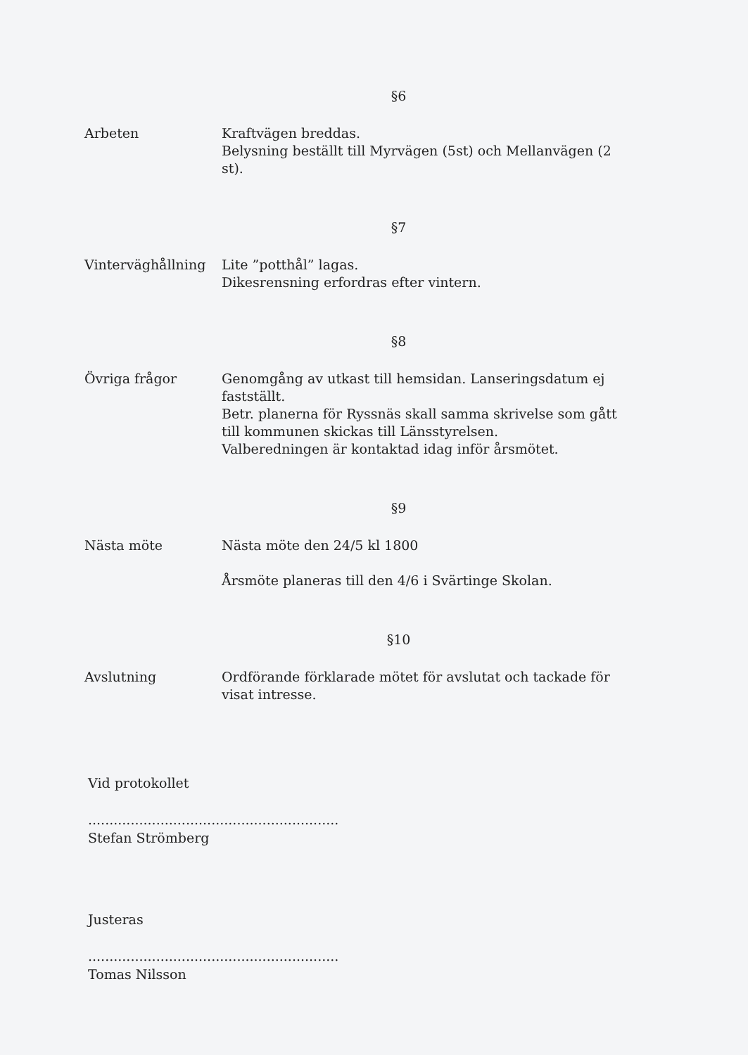§6
Arbeten Kraftvägen breddas.
Belysning beställt till Myrvägen (5st) och Mellanvägen (2 st).
§7
Vinterväghållning Lite ”potthål” lagas.
Dikesrensning erfordras efter vintern.
§8
Övriga frågor Genomgång av utkast till hemsidan. Lanseringsdatum ej fastställt.
Betr. planerna för Ryssnäs skall samma skrivelse som gått till kommunen skickas till Länsstyrelsen.
Valberedningen är kontaktad idag inför årsmötet.
§9
Nästa möte Nästa möte den 24/5 kl 1800
Årsmöte planeras till den 4/6 i Svärtinge Skolan.
§10
Avslutning Ordförande förklarade mötet för avslutat och tackade för visat intresse.
Vid protokollet
...........................................................
Stefan Strömberg
Justeras
...........................................................
Tomas Nilsson